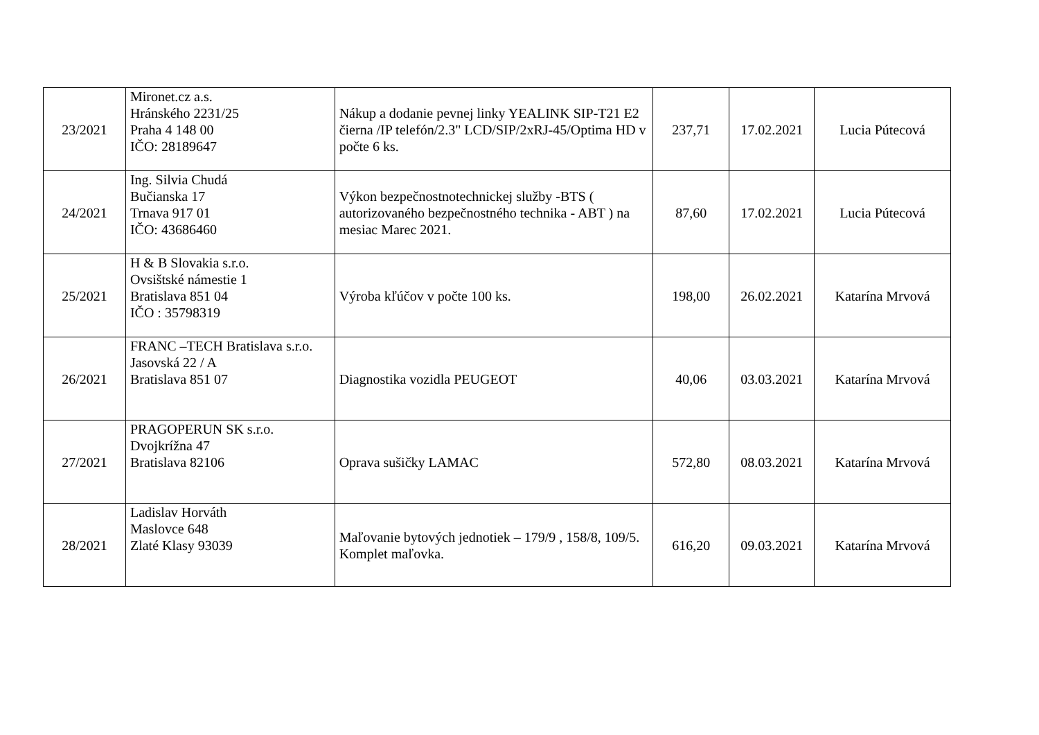| 23/2021 | Mironet.cz a.s. Hránského 2231/25 Praha 4 148 00 IČO: 28189647 | Nákup a dodanie pevnej linky YEALINK SIP-T21 E2 čierna /IP telefón/2.3" LCD/SIP/2xRJ-45/Optima HD v počte 6 ks. | 237,71 | 17.02.2021 | Lucia Pútecová |
| 24/2021 | Ing. Silvia Chudá Bučianska 17 Trnava 917 01 IČO: 43686460 | Výkon bezpečnostnotechnickej služby -BTS ( autorizovaného bezpečnostného technika - ABT ) na mesiac Marec 2021. | 87,60 | 17.02.2021 | Lucia Pútecová |
| 25/2021 | H & B Slovakia s.r.o. Ovsištské námestie 1 Bratislava 851 04 IČO : 35798319 | Výroba kľúčov v počte 100 ks. | 198,00 | 26.02.2021 | Katarína Mrvová |
| 26/2021 | FRANC –TECH Bratislava s.r.o. Jasovská 22 / A Bratislava 851 07 | Diagnostika vozidla PEUGEOT | 40,06 | 03.03.2021 | Katarína Mrvová |
| 27/2021 | PRAGOPERUN SK s.r.o. Dvojkrížna 47 Bratislava 82106 | Oprava sušičky LAMAC | 572,80 | 08.03.2021 | Katarína Mrvová |
| 28/2021 | Ladislav Horváth Maslovce 648 Zlaté Klasy 93039 | Maľovanie bytových jednotiek – 179/9 , 158/8, 109/5. Komplet maľovka. | 616,20 | 09.03.2021 | Katarína Mrvová |